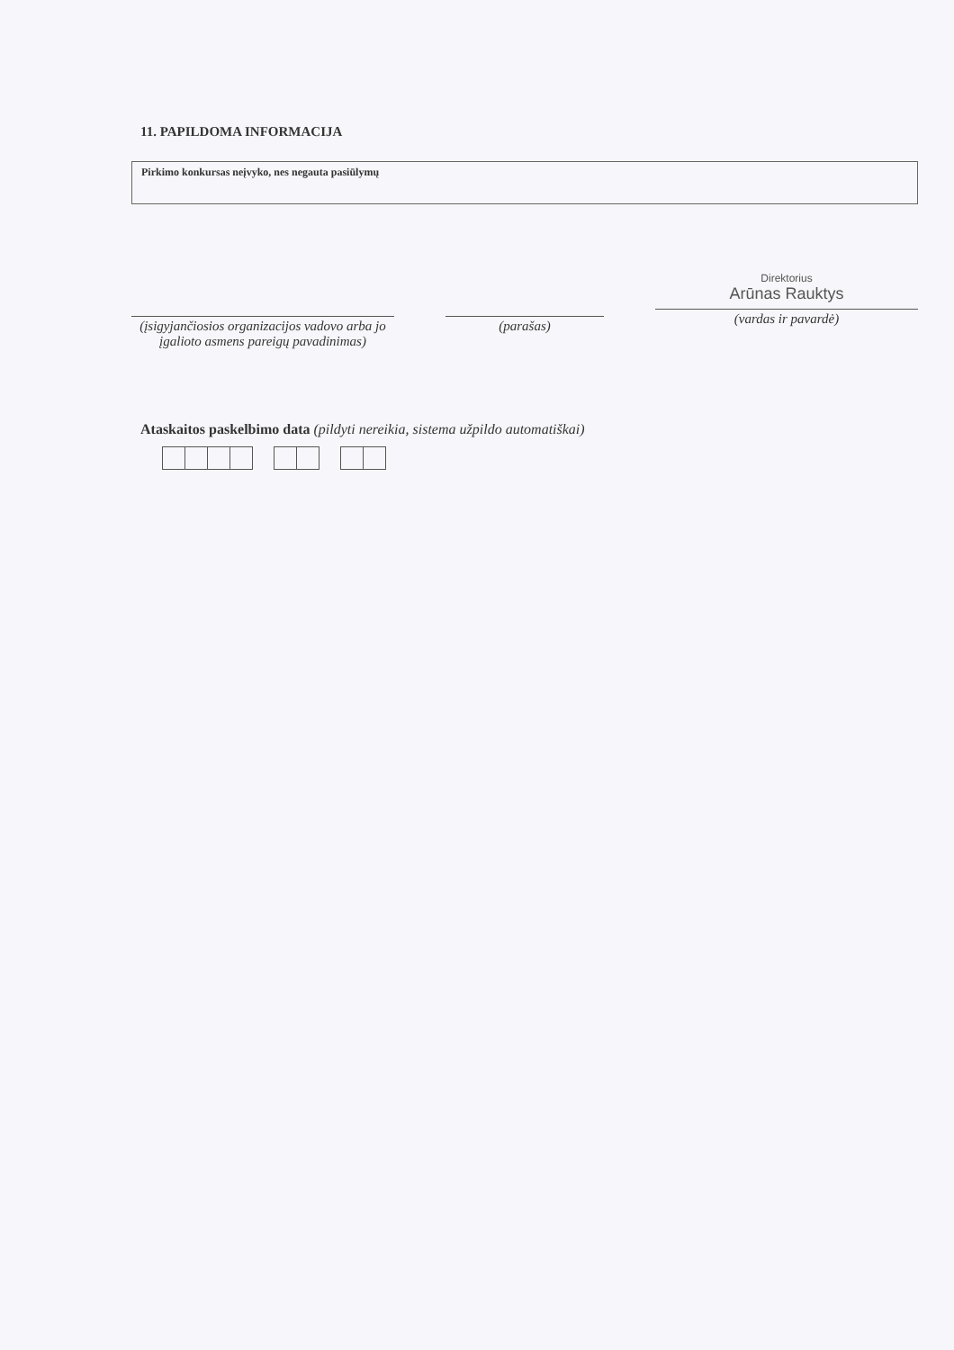11. PAPILDOMA INFORMACIJA
Pirkimo konkursas neįvyko, nes negauta pasiūlymų
(įsigyjančiosios organizacijos vadovo arba jo įgalioto asmens pareigų pavadinimas)
(parašas)
Direktorius
Arūnas Rauktys
(vardas ir pavardė)
Ataskaitos paskelbimo data (pildyti nereikia, sistema užpildo automatiškai)